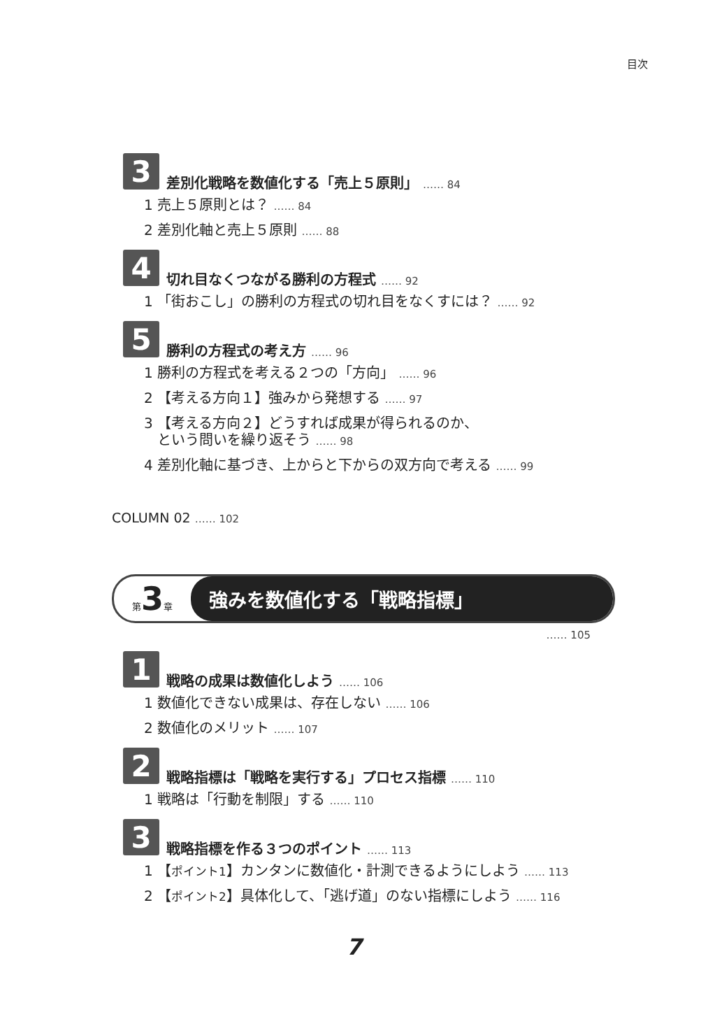目次
3
差別化戦略を数値化する「売上５原則」 …… 84
1 売上５原則とは？ …… 84
2 差別化軸と売上５原則 …… 88
4
切れ目なくつながる勝利の方程式 …… 92
1 「街おこし」の勝利の方程式の切れ目をなくすには？ …… 92
5
勝利の方程式の考え方 …… 96
1 勝利の方程式を考える２つの「方向」 …… 96
2 【考える方向１】強みから発想する …… 97
3 【考える方向２】どうすれば成果が得られるのか、
という問いを繰り返そう …… 98
4 差別化軸に基づき、上からと下からの双方向で考える …… 99
COLUMN 02 …… 102
第3章
強みを数値化する「戦略指標」
…… 105
1
戦略の成果は数値化しよう …… 106
1 数値化できない成果は、存在しない …… 106
2 数値化のメリット …… 107
2
戦略指標は「戦略を実行する」プロセス指標 …… 110
1 戦略は「行動を制限」する …… 110
3
戦略指標を作る３つのポイント …… 113
1 【ポイント1】カンタンに数値化・計測できるようにしよう …… 113
2 【ポイント2】具体化して、「逃げ道」のない指標にしよう …… 116
7